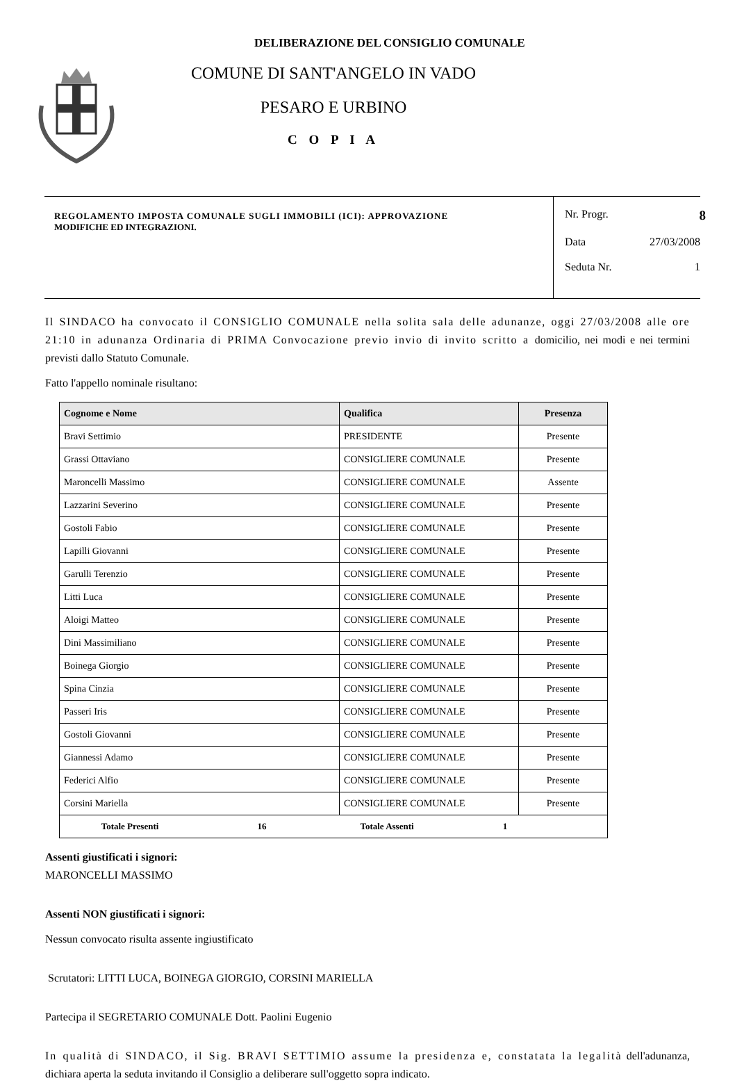DELIBERAZIONE DEL CONSIGLIO COMUNALE
COMUNE DI SANT'ANGELO IN VADO
PESARO E URBINO
C O P I A
REGOLAMENTO IMPOSTA COMUNALE SUGLI IMMOBILI (ICI): APPROVAZIONE
MODIFICHE ED INTEGRAZIONI.
Nr. Progr. 8
Data 27/03/2008
Seduta Nr. 1
Il SINDACO ha convocato il CONSIGLIO COMUNALE nella solita sala delle adunanze, oggi 27/03/2008 alle ore 21:10 in adunanza Ordinaria di PRIMA Convocazione previo invio di invito scritto a domicilio, nei modi e nei termini previsti dallo Statuto Comunale.
Fatto l'appello nominale risultano:
| Cognome e Nome | Qualifica | Presenza |
| --- | --- | --- |
| Bravi Settimio | PRESIDENTE | Presente |
| Grassi Ottaviano | CONSIGLIERE COMUNALE | Presente |
| Maroncelli Massimo | CONSIGLIERE COMUNALE | Assente |
| Lazzarini Severino | CONSIGLIERE COMUNALE | Presente |
| Gostoli Fabio | CONSIGLIERE COMUNALE | Presente |
| Lapilli Giovanni | CONSIGLIERE COMUNALE | Presente |
| Garulli Terenzio | CONSIGLIERE COMUNALE | Presente |
| Litti Luca | CONSIGLIERE COMUNALE | Presente |
| Aloigi Matteo | CONSIGLIERE COMUNALE | Presente |
| Dini Massimiliano | CONSIGLIERE COMUNALE | Presente |
| Boinega Giorgio | CONSIGLIERE COMUNALE | Presente |
| Spina Cinzia | CONSIGLIERE COMUNALE | Presente |
| Passeri Iris | CONSIGLIERE COMUNALE | Presente |
| Gostoli Giovanni | CONSIGLIERE COMUNALE | Presente |
| Giannessi Adamo | CONSIGLIERE COMUNALE | Presente |
| Federici Alfio | CONSIGLIERE COMUNALE | Presente |
| Corsini Mariella | CONSIGLIERE COMUNALE | Presente |
| Totale Presenti 16 Totale Assenti 1 | | |
Assenti giustificati i signori:
MARONCELLI MASSIMO
Assenti NON giustificati i signori:
Nessun convocato risulta assente ingiustificato
Scrutatori: LITTI LUCA, BOINEGA GIORGIO, CORSINI MARIELLA
Partecipa il SEGRETARIO COMUNALE Dott. Paolini Eugenio
In qualità di SINDACO, il Sig. BRAVI SETTIMIO assume la presidenza e, constatata la legalità dell'adunanza, dichiara aperta la seduta invitando il Consiglio a deliberare sull'oggetto sopra indicato.